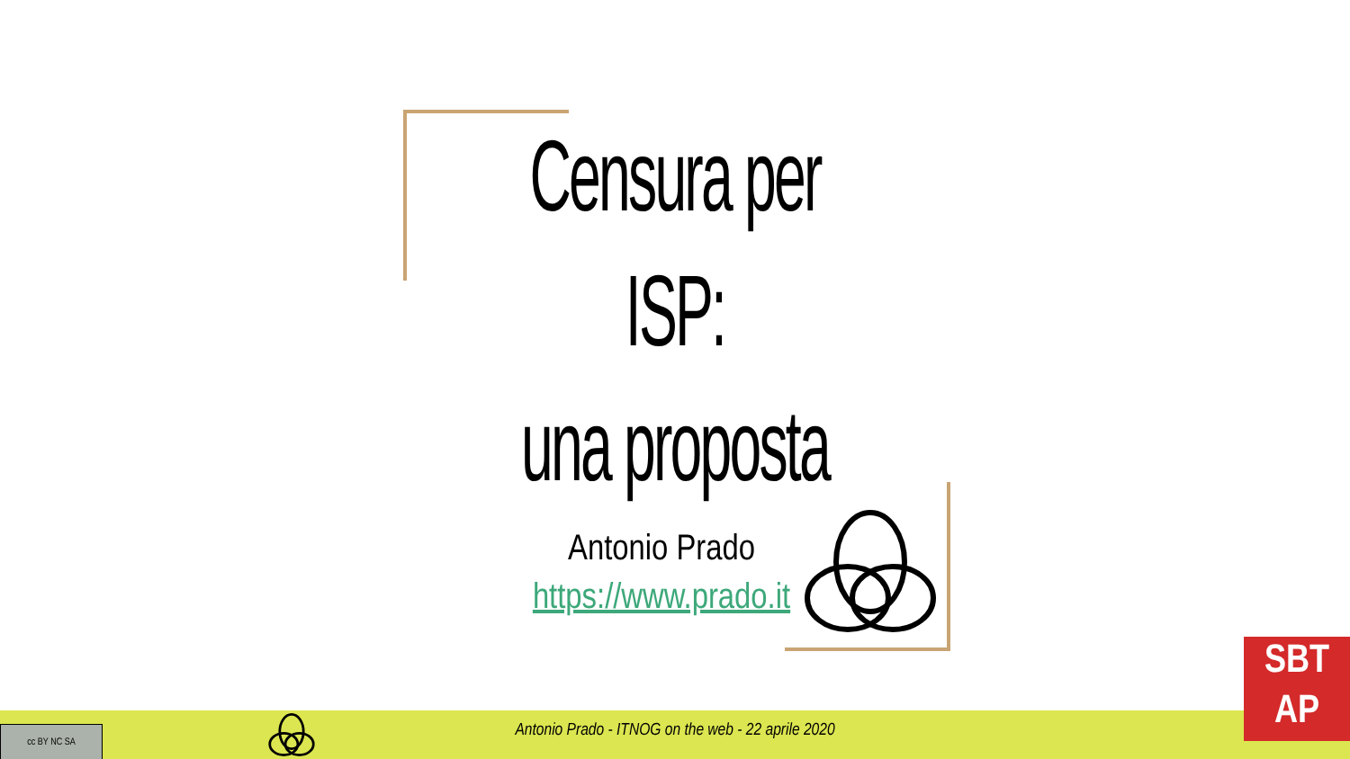Censura per ISP:
una proposta
Antonio Prado
https://www.prado.it
cc BY NC SA Antonio Prado - ITNOG on the web - 22 aprile 2020
SBT
AP